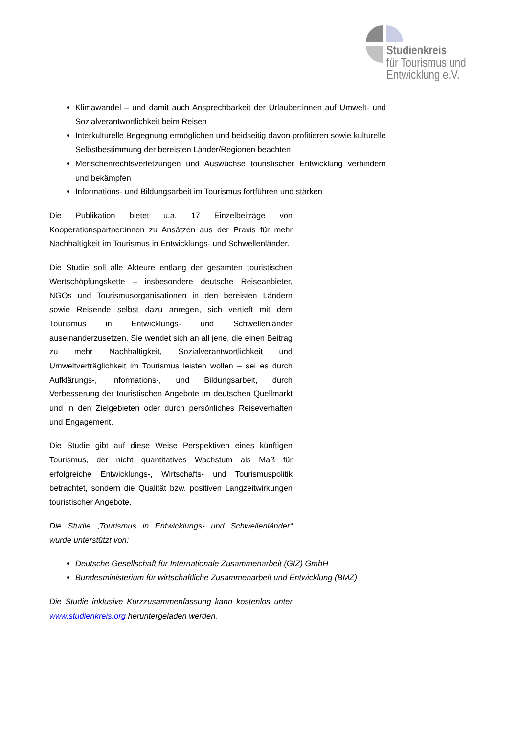Studienkreis
für Tourismus und
Entwicklung e.V.
Klimawandel – und damit auch Ansprechbarkeit der Urlauber:innen auf Umwelt- und Sozialverantwortlichkeit beim Reisen
Interkulturelle Begegnung ermöglichen und beidseitig davon profitieren sowie kulturelle Selbstbestimmung der bereisten Länder/Regionen beachten
Menschenrechtsverletzungen und Auswüchse touristischer Entwicklung verhindern und bekämpfen
Informations- und Bildungsarbeit im Tourismus fortführen und stärken
Die Publikation bietet u.a. 17 Einzelbeiträge von Kooperationspartner:innen zu Ansätzen aus der Praxis für mehr Nachhaltigkeit im Tourismus in Entwicklungs- und Schwellenländer.
Die Studie soll alle Akteure entlang der gesamten touristischen Wertschöpfungskette – insbesondere deutsche Reiseanbieter, NGOs und Tourismusorganisationen in den bereisten Ländern sowie Reisende selbst dazu anregen, sich vertieft mit dem Tourismus in Entwicklungs- und Schwellenländer auseinanderzusetzen. Sie wendet sich an all jene, die einen Beitrag zu mehr Nachhaltigkeit, Sozialverantwortlichkeit und Umweltverträglichkeit im Tourismus leisten wollen – sei es durch Aufklärungs-, Informations-, und Bildungsarbeit, durch Verbesserung der touristischen Angebote im deutschen Quellmarkt und in den Zielgebieten oder durch persönliches Reiseverhalten und Engagement.
Die Studie gibt auf diese Weise Perspektiven eines künftigen Tourismus, der nicht quantitatives Wachstum als Maß für erfolgreiche Entwicklungs-, Wirtschafts- und Tourismuspolitik betrachtet, sondern die Qualität bzw. positiven Langzeitwirkungen touristischer Angebote.
Die Studie „Tourismus in Entwicklungs- und Schwellenländer“ wurde unterstützt von:
Deutsche Gesellschaft für Internationale Zusammenarbeit (GIZ) GmbH
Bundesministerium für wirtschaftliche Zusammenarbeit und Entwicklung (BMZ)
Die Studie inklusive Kurzzusammenfassung kann kostenlos unter www.studienkreis.org heruntergeladen werden.